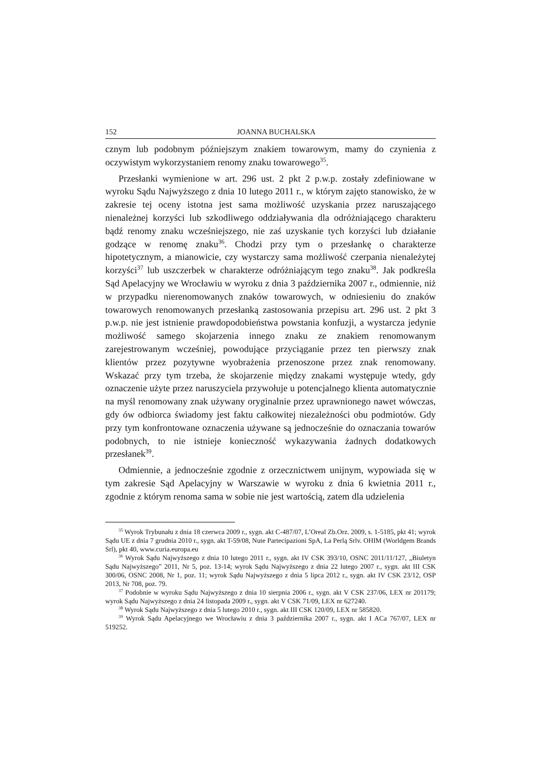152 JOANNA BUCHALSKA
cznym lub podobnym późniejszym znakiem towarowym, mamy do czynienia z oczywistym wykorzystaniem renomy znaku towarowego<sup>35</sup>.
Przesłanki wymienione w art. 296 ust. 2 pkt 2 p.w.p. zostały zdefiniowane w wyroku Sądu Najwyższego z dnia 10 lutego 2011 r., w którym zajęto stanowisko, że w zakresie tej oceny istotna jest sama możliwość uzyskania przez naruszającego nienależnej korzyści lub szkodliwego oddziaływania dla odróżniającego charakteru bądź renomy znaku wcześniejszego, nie zaś uzyskanie tych korzyści lub działanie godzące w renomę znaku<sup>36</sup>. Chodzi przy tym o przesłankę o charakterze hipotetycznym, a mianowicie, czy wystarczy sama możliwość czerpania nienależytej korzyści<sup>37</sup> lub uszczerbek w charakterze odróżniającym tego znaku<sup>38</sup>. Jak podkreśla Sąd Apelacyjny we Wrocławiu w wyroku z dnia 3 października 2007 r., odmiennie, niż w przypadku nierenomowanych znaków towarowych, w odniesieniu do znaków towarowych renomowanych przesłanką zastosowania przepisu art. 296 ust. 2 pkt 3 p.w.p. nie jest istnienie prawdopodobieństwa powstania konfuzji, a wystarcza jedynie możliwość samego skojarzenia innego znaku ze znakiem renomowanym zarejestrowanym wcześniej, powodujące przyciąganie przez ten pierwszy znak klientów przez pozytywne wyobrażenia przenoszone przez znak renomowany. Wskazać przy tym trzeba, że skojarzenie między znakami występuje wtedy, gdy oznaczenie użyte przez naruszyciela przywołuje u potencjalnego klienta automatycznie na myśl renomowany znak używany oryginalnie przez uprawnionego nawet wówczas, gdy ów odbiorca świadomy jest faktu całkowitej niezależności obu podmiotów. Gdy przy tym konfrontowane oznaczenia używane są jednocześnie do oznaczania towarów podobnych, to nie istnieje konieczność wykazywania żadnych dodatkowych przesłanek<sup>39</sup>.
Odmiennie, a jednocześnie zgodnie z orzecznictwem unijnym, wypowiada się w tym zakresie Sąd Apelacyjny w Warszawie w wyroku z dnia 6 kwietnia 2011 r., zgodnie z którym renoma sama w sobie nie jest wartością, zatem dla udzielenia
<sup>35</sup> Wyrok Trybunału z dnia 18 czerwca 2009 r., sygn. akt C-487/07, L’Oreal Zb.Orz. 2009, s. 1-5185, pkt 41; wyrok Sądu UE z dnia 7 grudnia 2010 r., sygn. akt T-59/08, Nute Partecipazioni SpA, La Perlą Srlv. OHIM (Worldgem Brands Srl), pkt 40, www.curia.europa.eu
<sup>36</sup> Wyrok Sądu Najwyższego z dnia 10 lutego 2011 r., sygn. akt IV CSK 393/10, OSNC 2011/11/127, „Biuletyn Sądu Najwyższego” 2011, Nr 5, poz. 13-14; wyrok Sądu Najwyższego z dnia 22 lutego 2007 r., sygn. akt III CSK 300/06, OSNC 2008, Nr 1, poz. 11; wyrok Sądu Najwyższego z dnia 5 lipca 2012 r., sygn. akt IV CSK 23/12, OSP 2013, Nr 708, poz. 79.
<sup>37</sup> Podobnie w wyroku Sądu Najwyższego z dnia 10 sierpnia 2006 r., sygn. akt V CSK 237/06, LEX nr 201179; wyrok Sądu Najwyższego z dnia 24 listopada 2009 r., sygn. akt V CSK 71/09, LEX nr 627240.
<sup>38</sup> Wyrok Sądu Najwyższego z dnia 5 lutego 2010 r., sygn. akt III CSK 120/09, LEX nr 585820.
<sup>39</sup> Wyrok Sądu Apelacyjnego we Wrocławiu z dnia 3 października 2007 r., sygn. akt I ACa 767/07, LEX nr 519252.